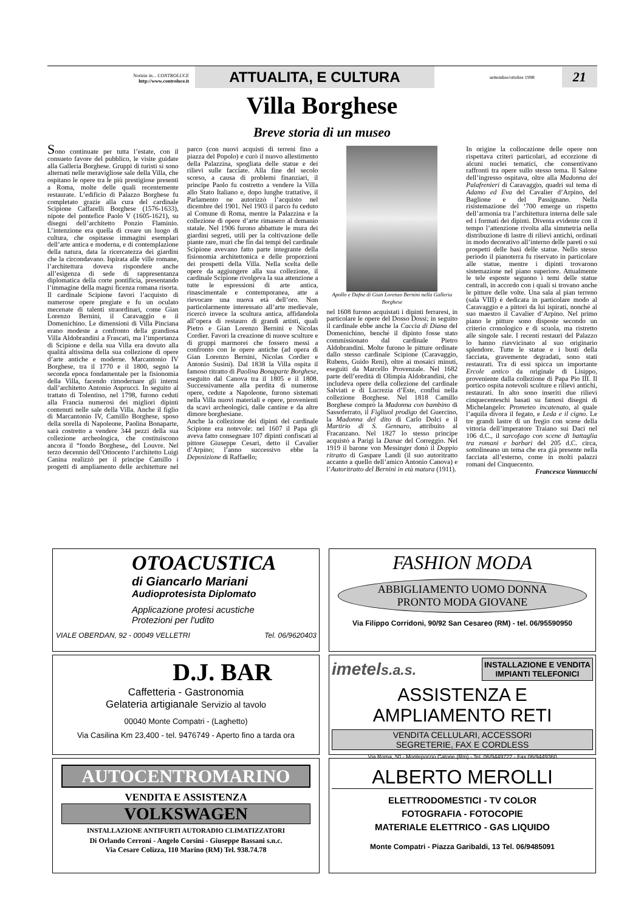Notizie in... CONTROLUCE
http://www.controluce.it
ATTUALITA, E CULTURA
settembre/ottobre 1998
21
Villa Borghese
Breve storia di un museo
Sono continuate per tutta l’estate, con il consueto favore del pubblico, le visite guidate alla Galleria Borghese. Gruppi di turisti si sono alternati nelle meravigliose sale della Villa, che ospitano le opere tra le più prestigiose presenti a Roma, molte delle quali recentemente restaurate. L’edificio di Palazzo Borghese fu completato grazie alla cura del cardinale Scipione Caffarelli Borghese (1576-1633), nipote del pontefice Paolo V (1605-1621), su disegni dell’architetto Ponzio Flaminio. L’intenzione era quella di creare un luogo di cultura, che ospitasse immagini esemplari dell’arte antica e moderna, e di contemplazione della natura, data la ricercatezza dei giardini che la circondavano. Ispirata alle ville romane, l’architettura doveva rispondere anche all’esigenza di sede di rappresentanza diplomatica della corte pontificia, presentando l’immagine della magni ficenza romana risorta. Il cardinale Scipione favorì l’acquisto di numerose opere pregiate e fu un oculato mecenate di talenti straordinari, come Gian Lorenzo Bernini, il Caravaggio e il Domenichino. Le dimensioni di Villa Pinciana erano modeste a confronto della grandiosa Villa Aldobrandini a Frascati, ma l’importanza di Scipione e della sua Villa era dovuto alla qualità altissima della sua collezione di opere d’arte antiche e moderne. Marcantonio IV Borghese, tra il 1770 e il 1800, segnò la seconda epoca fondamentale per la fisionomia della Villa, facendo rimodernare gli interni dall’architetto Antonio Asprucci. In seguito al trattato di Tolentino, nel 1798, furono ceduti alla Francia numerosi dei migliori dipinti contenuti nelle sale della Villa. Anche il figlio di Marcantonio IV, Camillo Borghese, sposo della sorella di Napoleone, Paolina Bonaparte, sarà costretto a vendere 344 pezzi della sua collezione archeologica, che costituiscono ancora il “fondo Borghese„ del Louvre. Nel terzo decennio dell’Ottocento l’architetto Luigi Canina realizzò per il principe Camillo i progetti di ampliamento delle architetture nel parco (con nuovi acquisti di terreni fino a piazza del Popolo) e curò il nuovo allestimento della Palazzina, spogliata delle statue e dei rilievi sulle facciate. Alla fine del secolo scorso, a causa di problemi finanziari, il principe Paolo fu costretto a vendere la Villa allo Stato Italiano e, dopo lunghe trattative, il Parlamento ne autorizzò l’acquisto nel dicembre del 1901. Nel 1903 il parco fu ceduto al Comune di Roma, mentre la Palazzina e la collezione di opere d’arte rimasero al demanio statale. Nel 1906 furono abbattute le mura dei giardini segreti, utili per la coltivazione delle piante rare, muri che fin dai tempi del cardinale Scipione avevano fatto parte integrante della fisionomia architettonica e delle proporzioni dei prospetti della Villa. Nella scelta delle opere da aggiungere alla sua collezione, il cardinale Scipione rivolgeva la sua attenzione a tutte le espressioni di arte antica, rinascimentale e contemporanea, atte a rievocare una nuova età dell’oro. Non particolarmente interessato all’arte medievale, ricercò invece la scultura antica, affidandola all’opera di restauro di grandi artisti, quali Pietro e Gian Lorenzo Bernini e Nicolas Cordier. Favorì la creazione di nuove sculture e di gruppi marmorei che fossero messi a confronto con le opere antiche (ad opera di Gian Lorenzo Bernini, Nicolas Cordier e Antonio Susini). Dal 1838 la Villa ospita il famoso ritratto di Paolina Bonaparte Borghese, eseguito dal Canova tra il 1805 e il 1808. Successivamente alla perdita di numerose opere, cedute a Napoleone, furono sistemati nella Villa nuovi materiali e opere, provenienti da scavi archeologici, dalle cantine e da altre dimore borghesiane.
Anche la collezione dei dipinti del cardinale Scipione era notevole: nel 1607 il Papa gli aveva fatto consegnare 107 dipinti confiscati al pittore Giuseppe Cesari, detto il Cavalier d’Arpino; l’anno successivo ebbe la Deposizione di Raffaello;
Apollo e Dafne di Gian Lorenzo Bernini nella Galleria Borghese
nel 1608 furono acquistati i dipinti ferraresi, in particolare le opere del Dosso Dossi; in seguito il cardinale ebbe anche la Caccia di Diana del Domenichino, benché il dipinto fosse stato commissionato dal cardinale Pietro Aldobrandini. Molte furono le pitture ordinate dallo stesso cardinale Scipione (Caravaggio, Rubens, Guido Reni), oltre ai mosaici minuti, eseguiti da Marcello Provenzale. Nel 1682 parte dell’eredità di Olimpia Aldobrandini, che includeva opere della collezione del cardinale Salviati e di Lucrezia d’Este, confluì nella collezione Borghese. Nel 1818 Camillo Borghese comprò la Madonna con bambino di Sassoferrato, il Figliuol prodigo del Guercino, la Madonna del dito di Carlo Dolci e il Martirio di S. Gennaro, attribuito al Fracanzano. Nel 1827 lo stesso principe acquistò a Parigi la Danae del Correggio. Nel 1919 il barone von Messinger donò il Doppio ritratto di Gaspare Landi (il suo autoritratto accanto a quello dell’amico Antonio Canova) e l’Autoritratto del Bernini in età matura (1911).
In origine la collocazione delle opere non rispettava criteri particolari, ad eccezione di alcuni nuclei tematici, che consentivano raffronti tra opere sullo stesso tema. Il Salone dell’ingresso ospitava, oltre alla Madonna dei Palafrenieri di Caravaggio, quadri sul tema di Adamo ed Eva del Cavalier d’Arpino, del Baglione e del Passignano. Nella risistemazione del ‘700 emerge un rispetto dell’armonia tra l’architettura interna delle sale ed i formati dei dipinti. Diventa evidente con il tempo l’attenzione rivolta alla simmetria nella distribuzione di lastre di rilievi antichi, ordinati in modo decorativo all’interno delle pareti o sui prospetti delle basi delle statue. Nello stesso periodo il pianoterra fu riservato in particolare alle statue, mentre i dipinti trovarono sistemazione nel piano superiore. Attualmente le tele esposte seguono i temi delle statue centrali, in accordo con i quali si trovano anche le pitture delle volte. Una sala al pian terreno (sala VIII) è dedicata in particolare modo al Caravaggio e a pittori da lui ispirati, nonché al suo maestro il Cavalier d’Arpino. Nel primo piano le pitture sono disposte secondo un criterio cronologico e di scuola, ma ristretto alle singole sale. I recenti restauri del Palazzo lo hanno riavvicinato al suo originario splendore. Tutte le statue e i busti della facciata, gravemente degradati, sono stati restaurati. Tra di essi spicca un importante Ercole antico da originale di Lisippo, proveniente dalla collezione di Papa Pio III. Il portico ospita notevoli sculture e rilievi antichi, restaurati. In alto sono inseriti due rilievi cinquecenteschi basati su famosi disegni di Michelangelo: Prometeo incatenato, al quale l’aquila divora il fegato, e Leda e il cigno. Le tre grandi lastre di un fregio con scene della vittoria dell’imperatore Traiano sui Daci nel 106 d.C., il sarcofago con scene di battaglia tra romani e barbari del 205 d.C. circa, sottolineano un tema che era già presente nella facciata all’esterno, come in molti palazzi romani del Cinquecento.
Francesca Vannucchi
OTOACUSTICA
di Giancarlo Mariani
Audioprotesista Diplomato
Applicazione protesi acustiche
Protezioni per l'udito
VIALE OBERDAN, 92 - 00049 VELLETRI Tel. 06/9620403
FASHION MODA
ABBIGLIAMENTO UOMO DONNA
PRONTO MODA GIOVANE
Via Filippo Corridoni, 90/92 San Cesareo (RM) - tel. 06/95590950
D.J. BAR
Caffetteria - Gastronomia
Gelateria artigianale Servizio al tavolo
00040 Monte Compatri - (Laghetto)
Via Casilina Km 23,400 - tel. 9476749 - Aperto fino a tarda ora
imetels.a.s. INSTALLAZIONE E VENDITA
IMPIANTI TELEFONICI
ASSISTENZA E AMPLIAMENTO RETI
VENDITA CELLULARI, ACCESSORI
SEGRETERIE, FAX E CORDLESS
Via Roma, 50 - Monteporzio Catone (Rm) - Tel. 06/9449722 - Fax 06/9449360
AUTOCENTROMARINO
VENDITA E ASSISTENZA
VOLKSWAGEN
INSTALLAZIONE ANTIFURTI AUTORADIO CLIMATIZZATORI
Di Orlando Cerroni - Angelo Corsini - Giuseppe Bassani s.n.c.
Via Cesare Colizza, 110 Marino (RM) Tel. 938.74.78
ALBERTO MEROLLI
ELETTRODOMESTICI - TV COLOR
FOTOGRAFIA - FOTOCOPIE
MATERIALE ELETTRICO - GAS LIQUIDO
Monte Compatri - Piazza Garibaldi, 13 Tel. 06/9485091